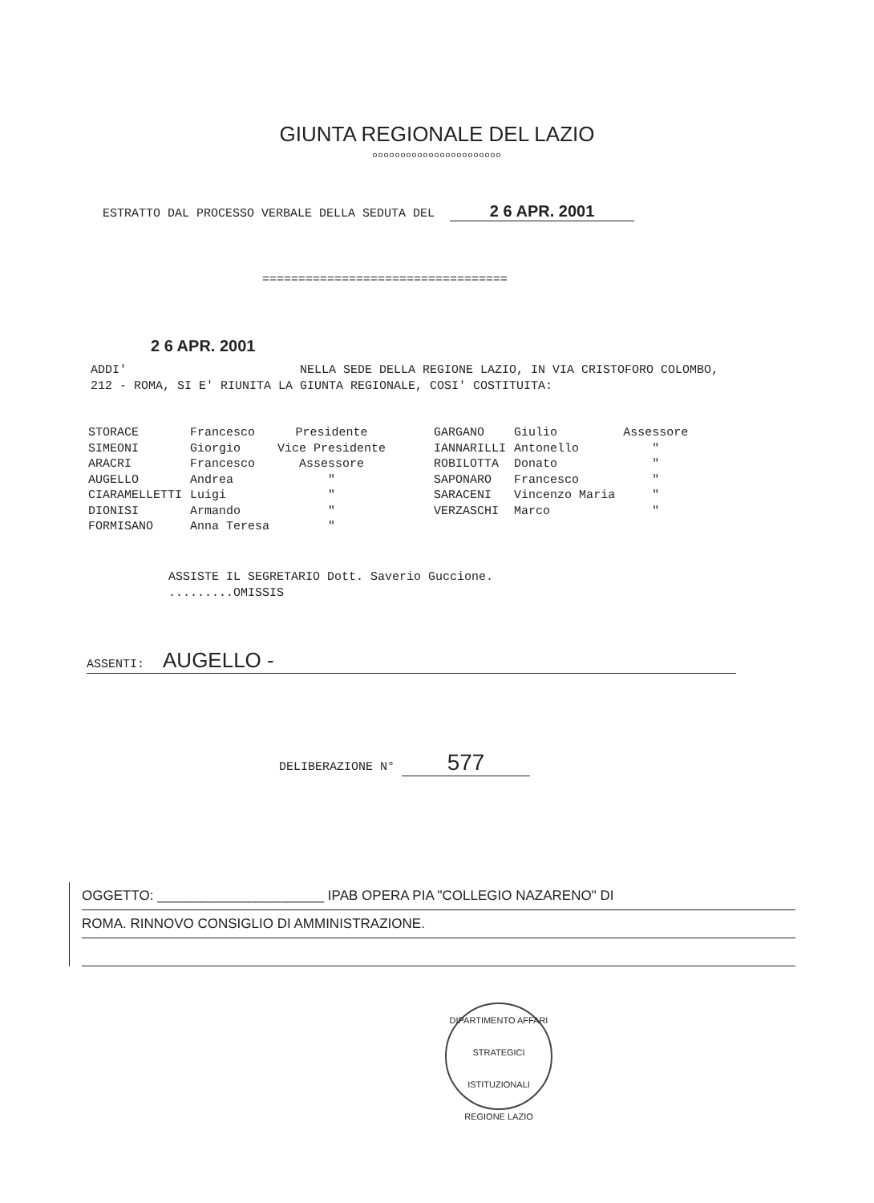GIUNTA REGIONALE DEL LAZIO
ooooooooooooooooooooooo
ESTRATTO DAL PROCESSO VERBALE DELLA SEDUTA DEL 2 6 APR. 2001
==================================
2 6 APR. 2001
ADDI' NELLA SEDE DELLA REGIONE LAZIO, IN VIA CRISTOFORO COLOMBO,
212 - ROMA, SI E' RIUNITA LA GIUNTA REGIONALE, COSI' COSTITUITA:
| STORACE | Francesco | Presidente | GARGANO | Giulio | Assessore |
| SIMEONI | Giorgio | Vice Presidente | IANNARILLI | Antonello | " |
| ARACRI | Francesco | Assessore | ROBILOTTA | Donato | " |
| AUGELLO | Andrea | " | SAPONARO | Francesco | " |
| CIARAMELLETTI | Luigi | " | SARACENI | Vincenzo Maria | " |
| DIONISI | Armando | " | VERZASCHI | Marco | " |
| FORMISANO | Anna Teresa | " | | | |
ASSISTE IL SEGRETARIO Dott. Saverio Guccione.
.........OMISSIS
ASSENTI: AUGELLO -
DELIBERAZIONE N° 577
OGGETTO: ______________________ IPAB OPERA PIA "COLLEGIO NAZARENO" DI
ROMA. RINNOVO CONSIGLIO DI AMMINISTRAZIONE.
DIPARTIMENTO AFFARI STRATEGICI ISTITUZIONALI
REGIONE LAZIO